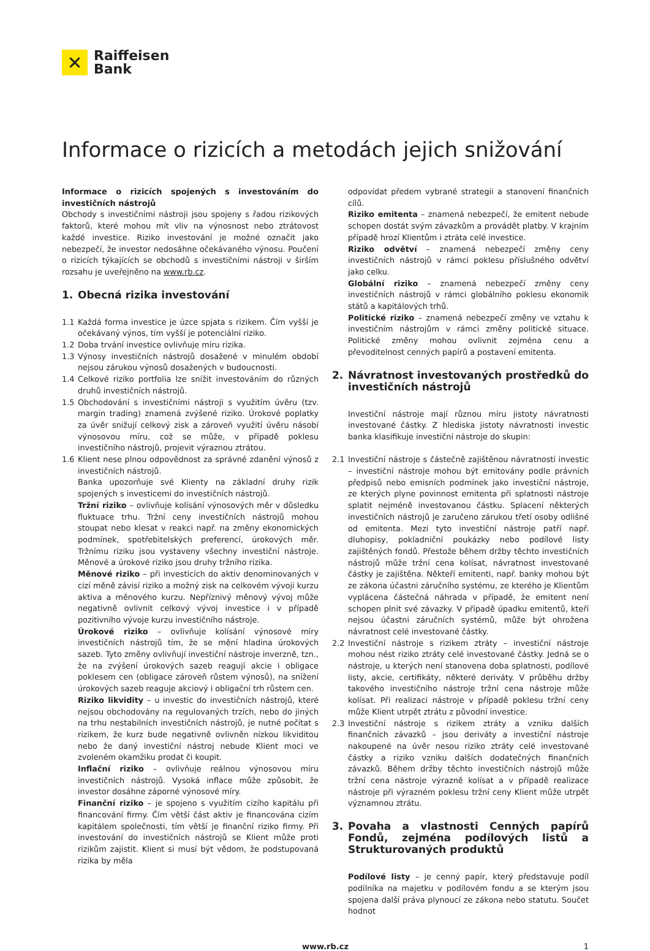✕
Raiffeisen
Bank
Informace o rizicích a metodách jejich snižování
Informace o rizicích spojených s investováním do investičních nástrojů
Obchody s investičními nástroji jsou spojeny s řadou rizikových faktorů, které mohou mít vliv na výnosnost nebo ztrátovost každé investice. Riziko investování je možné označit jako nebezpečí, že investor nedosáhne očekávaného výnosu. Poučení o rizicích týkajících se obchodů s investičními nástroji v širším rozsahu je uveřejněno na www.rb.cz.
1. Obecná rizika investování
1.1 Každá forma investice je úzce spjata s rizikem. Čím vyšší je očekávaný výnos, tím vyšší je potenciální riziko.
1.2 Doba trvání investice ovlivňuje míru rizika.
1.3 Výnosy investičních nástrojů dosažené v minulém období nejsou zárukou výnosů dosažených v budoucnosti.
1.4 Celkové riziko portfolia lze snížit investováním do různých druhů investičních nástrojů.
1.5 Obchodování s investičními nástroji s využitím úvěru (tzv. margin trading) znamená zvýšené riziko. Úrokové poplatky za úvěr snižují celkový zisk a zároveň využití úvěru násobí výnosovou míru, což se může, v případě poklesu investičního nástrojů, projevit výraznou ztrátou.
1.6 Klient nese plnou odpovědnost za správné zdanění výnosů z investičních nástrojů.
Banka upozorňuje své Klienty na základní druhy rizik spojených s investicemi do investičních nástrojů.
Tržní riziko – ovlivňuje kolísání výnosových měr v důsledku fluktuace trhu. Tržní ceny investičních nástrojů mohou stoupat nebo klesat v reakci např. na změny ekonomických podmínek, spotřebitelských preferencí, úrokových měr. Tržnímu riziku jsou vystaveny všechny investiční nástroje. Měnové a úrokové riziko jsou druhy tržního rizika.
Měnové riziko – při investicích do aktiv denominovaných v cizí měně závisí riziko a možný zisk na celkovém vývoji kurzu aktiva a měnového kurzu. Nepříznivý měnový vývoj může negativně ovlivnit celkový vývoj investice i v případě pozitivního vývoje kurzu investičního nástroje.
Úrokové riziko – ovlivňuje kolísání výnosové míry investičních nástrojů tím, že se mění hladina úrokových sazeb. Tyto změny ovlivňují investiční nástroje inverzně, tzn., že na zvýšení úrokových sazeb reagují akcie i obligace poklesem cen (obligace zároveň růstem výnosů), na snížení úrokových sazeb reaguje akciový i obligační trh růstem cen.
Riziko likvidity – u investic do investičních nástrojů, které nejsou obchodovány na regulovaných trzích, nebo do jiných na trhu nestabilních investičních nástrojů, je nutné počítat s rizikem, že kurz bude negativně ovlivněn nízkou likviditou nebo že daný investiční nástroj nebude Klient moci ve zvoleném okamžiku prodat či koupit.
Inflační riziko – ovlivňuje reálnou výnosovou míru investičních nástrojů. Vysoká inflace může způsobit, že investor dosáhne záporné výnosové míry.
Finanční riziko – je spojeno s využitím cizího kapitálu při financování firmy. Čím větší část aktiv je financována cizím kapitálem společnosti, tím větší je finanční riziko firmy. Při investování do investičních nástrojů se Klient může proti rizikům zajistit. Klient si musí být vědom, že podstupovaná rizika by měla
odpovídat předem vybrané strategii a stanovení finančních cílů.
Riziko emitenta – znamená nebezpečí, že emitent nebude schopen dostát svým závazkům a provádět platby. V krajním případě hrozí Klientům i ztráta celé investice.
Riziko odvětví – znamená nebezpečí změny ceny investičních nástrojů v rámci poklesu příslušného odvětví jako celku.
Globální riziko – znamená nebezpečí změny ceny investičních nástrojů v rámci globálního poklesu ekonomik států a kapitálových trhů.
Politické riziko – znamená nebezpečí změny ve vztahu k investičním nástrojům v rámci změny politické situace. Politické změny mohou ovlivnit zejména cenu a převoditelnost cenných papírů a postavení emitenta.
2. Návratnost investovaných prostředků do investičních nástrojů
Investiční nástroje mají různou míru jistoty návratnosti investované částky. Z hlediska jistoty návratnosti investic banka klasifikuje investiční nástroje do skupin:
2.1 Investiční nástroje s částečně zajištěnou návratností investic – investiční nástroje mohou být emitovány podle právních předpisů nebo emisních podmínek jako investiční nástroje, ze kterých plyne povinnost emitenta při splatnosti nástroje splatit nejméně investovanou částku. Splacení některých investičních nástrojů je zaručeno zárukou třetí osoby odlišné od emitenta. Mezi tyto investiční nástroje patří např. dluhopisy, pokladniční poukázky nebo podílové listy zajištěných fondů. Přestože během držby těchto investičních nástrojů může tržní cena kolísat, návratnost investované částky je zajištěna. Někteří emitenti, např. banky mohou být ze zákona účastni záručního systému, ze kterého je Klientům vyplácena částečná náhrada v případě, že emitent není schopen plnit své závazky. V případě úpadku emitentů, kteří nejsou účastni záručních systémů, může být ohrožena návratnost celé investované částky.
2.2 Investiční nástroje s rizikem ztráty – investiční nástroje mohou nést riziko ztráty celé investované částky. Jedná se o nástroje, u kterých není stanovena doba splatnosti, podílové listy, akcie, certifikáty, některé deriváty. V průběhu držby takového investičního nástroje tržní cena nástroje může kolísat. Při realizaci nástroje v případě poklesu tržní ceny může Klient utrpět ztrátu z původní investice.
2.3 Investiční nástroje s rizikem ztráty a vzniku dalších finančních závazků – jsou deriváty a investiční nástroje nakoupené na úvěr nesou riziko ztráty celé investované částky a riziko vzniku dalších dodatečných finančních závazků. Během držby těchto investičních nástrojů může tržní cena nástroje výrazně kolísat a v případě realizace nástroje při výrazném poklesu tržní ceny Klient může utrpět významnou ztrátu.
3. Povaha a vlastnosti Cenných papírů Fondů, zejména podílových listů a Strukturovaných produktů
Podílové listy – je cenný papír, který představuje podíl podílníka na majetku v podílovém fondu a se kterým jsou spojena další práva plynoucí ze zákona nebo statutu. Součet hodnot
www.rb.cz 1